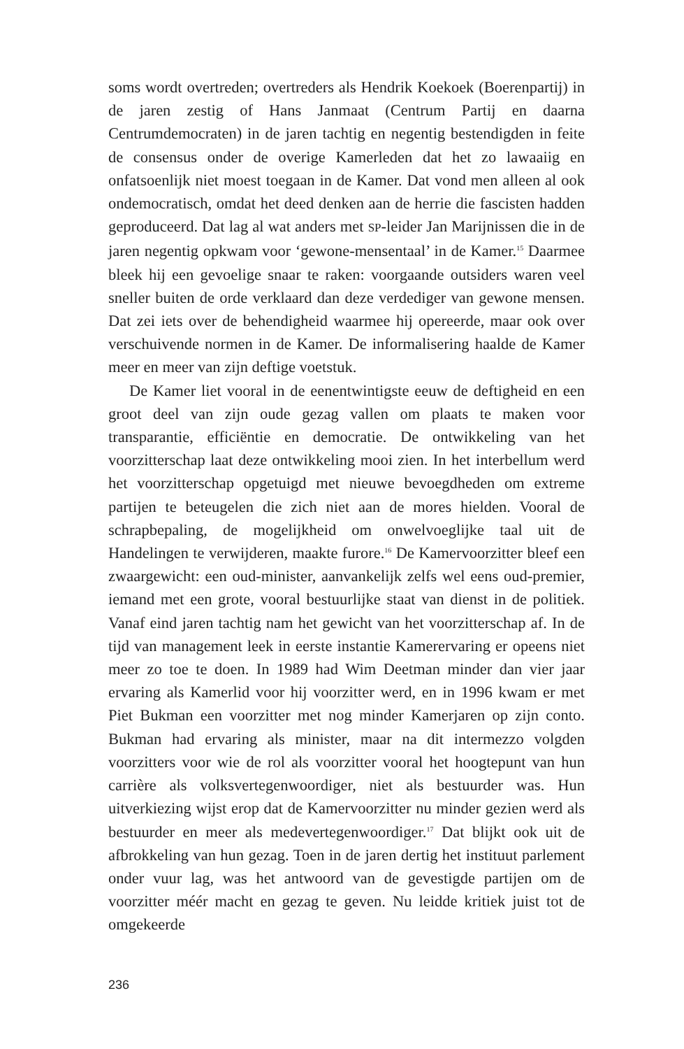soms wordt overtreden; overtreders als Hendrik Koekoek (Boeren­partij) in de jaren zestig of Hans Janmaat (Centrum Partij en daarna Centrumdemocraten) in de jaren tachtig en negentig bestendigden in feite de consensus onder de overige Kamerleden dat het zo lawaaiig en onfatsoenlijk niet moest toegaan in de Kamer. Dat vond men al­leen al ook ondemocratisch, omdat het deed denken aan de herrie die fascisten hadden geproduceerd. Dat lag al wat anders met SP-leider Jan Marijnissen die in de jaren negentig opkwam voor ‘gewone-men­sentaal’ in de Kamer.<sup>15</sup> Daarmee bleek hij een gevoelige snaar te raken: voorgaande outsiders waren veel sneller buiten de orde verklaard dan deze verdediger van gewone mensen. Dat zei iets over de behendig­heid waarmee hij opereerde, maar ook over verschuivende normen in de Kamer. De informalisering haalde de Kamer meer en meer van zijn deftige voetstuk.
De Kamer liet vooral in de eenentwintigste eeuw de deftigheid en een groot deel van zijn oude gezag vallen om plaats te maken voor transparantie, efficiëntie en democratie. De ontwikkeling van het voorzitterschap laat deze ontwikkeling mooi zien. In het interbellum werd het voorzitterschap opgetuigd met nieuwe bevoegdheden om extreme partijen te beteugelen die zich niet aan de mores hielden. Vooral de schrapbepaling, de mogelijkheid om onwelvoeglijke taal uit de Handelingen te verwijderen, maakte furore.<sup>16</sup> De Kamervoorzit­ter bleef een zwaargewicht: een oud-minister, aanvankelijk zelfs wel eens oud-premier, iemand met een grote, vooral bestuurlijke staat van dienst in de politiek. Vanaf eind jaren tachtig nam het gewicht van het voorzitterschap af. In de tijd van management leek in eerste instantie Kamerervaring er opeens niet meer zo toe te doen. In 1989 had Wim Deetman minder dan vier jaar ervaring als Kamerlid voor hij voor­zitter werd, en in 1996 kwam er met Piet Bukman een voorzitter met nog minder Kamerjaren op zijn conto. Bukman had ervaring als mi­nister, maar na dit intermezzo volgden voorzitters voor wie de rol als voorzitter vooral het hoogtepunt van hun carrière als volksvertegen­woordiger, niet als bestuurder was. Hun uitverkiezing wijst erop dat de Kamervoorzitter nu minder gezien werd als bestuurder en meer als medevertegenwoordiger.<sup>17</sup> Dat blijkt ook uit de afbrokkeling van hun gezag. Toen in de jaren dertig het instituut parlement onder vuur lag, was het antwoord van de gevestigde partijen om de voorzitter méér macht en gezag te geven. Nu leidde kritiek juist tot de omgekeerde
236